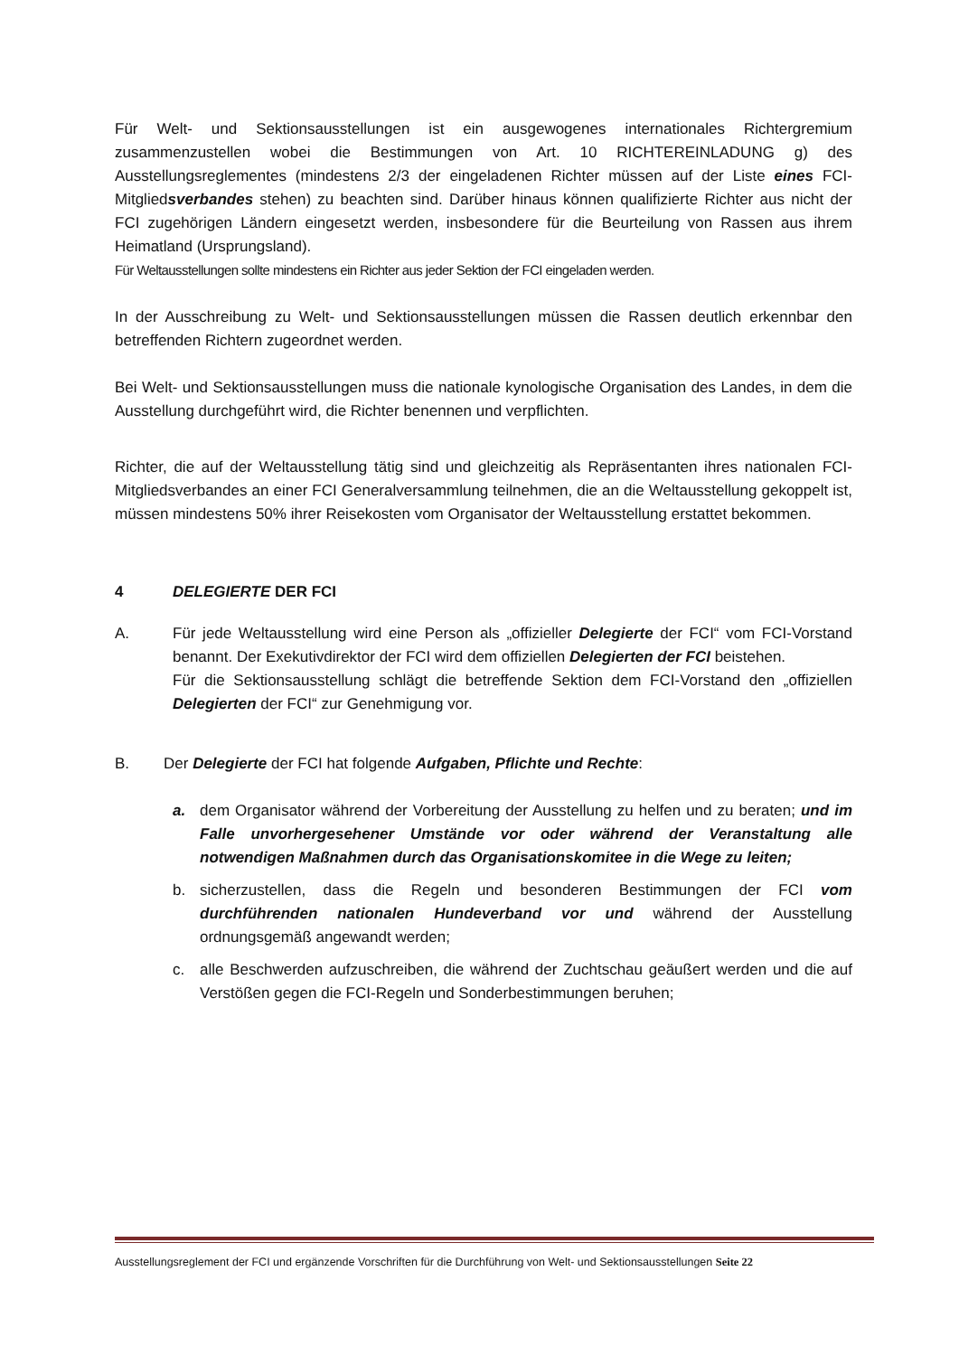Für Welt- und Sektionsausstellungen ist ein ausgewogenes internationales Richtergremium zusammenzustellen wobei die Bestimmungen von Art. 10 RICHTEREINLADUNG g) des Ausstellungsreglementes (mindestens 2/3 der eingeladenen Richter müssen auf der Liste eines FCI-Mitgliedsverbandes stehen) zu beachten sind. Darüber hinaus können qualifizierte Richter aus nicht der FCI zugehörigen Ländern eingesetzt werden, insbesondere für die Beurteilung von Rassen aus ihrem Heimatland (Ursprungsland).
Für Weltausstellungen sollte mindestens ein Richter aus jeder Sektion der FCI eingeladen werden.
In der Ausschreibung zu Welt- und Sektionsausstellungen müssen die Rassen deutlich erkennbar den betreffenden Richtern zugeordnet werden.
Bei Welt- und Sektionsausstellungen muss die nationale kynologische Organisation des Landes, in dem die Ausstellung durchgeführt wird, die Richter benennen und verpflichten.
Richter, die auf der Weltausstellung tätig sind und gleichzeitig als Repräsentanten ihres nationalen FCI-Mitgliedsverbandes an einer FCI Generalversammlung teilnehmen, die an die Weltausstellung gekoppelt ist, müssen mindestens 50% ihrer Reisekosten vom Organisator der Weltausstellung erstattet bekommen.
4 DELEGIERTE DER FCI
A. Für jede Weltausstellung wird eine Person als „offizieller Delegierte der FCI“ vom FCI-Vorstand benannt. Der Exekutivdirektor der FCI wird dem offiziellen Delegierten der FCI beistehen.
Für die Sektionsausstellung schlägt die betreffende Sektion dem FCI-Vorstand den „offiziellen Delegierten der FCI“ zur Genehmigung vor.
B. Der Delegierte der FCI hat folgende Aufgaben, Pflichte und Rechte:
a. dem Organisator während der Vorbereitung der Ausstellung zu helfen und zu beraten; und im Falle unvorhergesehener Umstände vor oder während der Veranstaltung alle notwendigen Maßnahmen durch das Organisationskomitee in die Wege zu leiten;
b. sicherzustellen, dass die Regeln und besonderen Bestimmungen der FCI vom durchführenden nationalen Hundeverband vor und während der Ausstellung ordnungsgemäß angewandt werden;
c. alle Beschwerden aufzuschreiben, die während der Zuchtschau geäußert werden und die auf Verstößen gegen die FCI-Regeln und Sonderbestimmungen beruhen;
Ausstellungsreglement der FCI und ergänzende Vorschriften für die Durchführung von Welt- und Sektionsausstellungen Seite 22